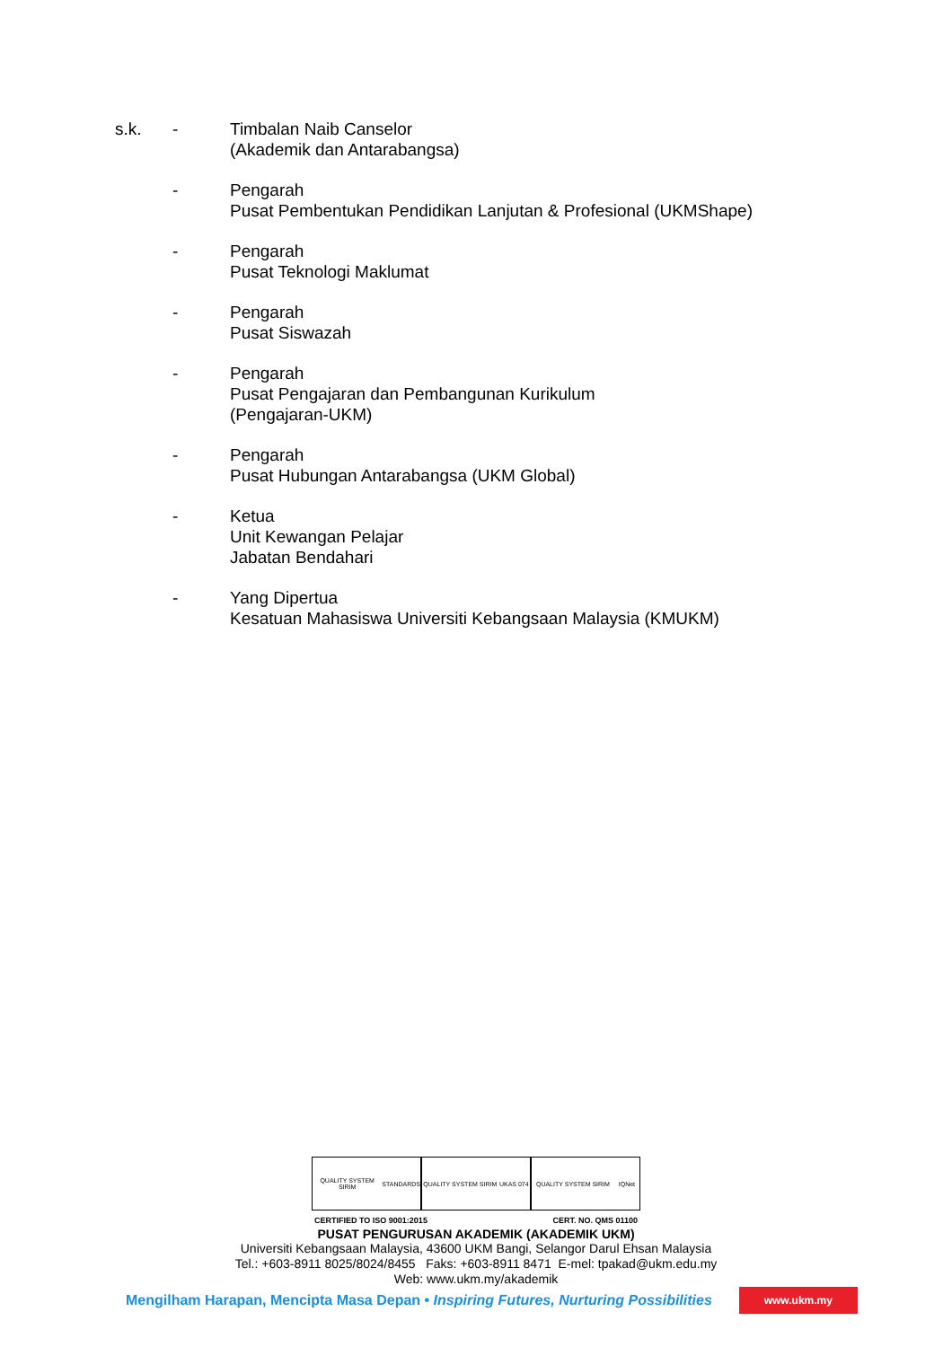s.k. - Timbalan Naib Canselor
(Akademik dan Antarabangsa)
- Pengarah
Pusat Pembentukan Pendidikan Lanjutan & Profesional (UKMShape)
- Pengarah
Pusat Teknologi Maklumat
- Pengarah
Pusat Siswazah
- Pengarah
Pusat Pengajaran dan Pembangunan Kurikulum
(Pengajaran-UKM)
- Pengarah
Pusat Hubungan Antarabangsa (UKM Global)
- Ketua
Unit Kewangan Pelajar
Jabatan Bendahari
- Yang Dipertua
Kesatuan Mahasiswa Universiti Kebangsaan Malaysia (KMUKM)
QUALITY SYSTEM SIRIM STANDARDS
QUALITY SYSTEM SIRIM UKAS 074
QUALITY SYSTEM SIRIM IQNet
CERTIFIED TO ISO 9001:2015 CERT. NO. QMS 01100
PUSAT PENGURUSAN AKADEMIK (AKADEMIK UKM)
Universiti Kebangsaan Malaysia, 43600 UKM Bangi, Selangor Darul Ehsan Malaysia
Tel.: +603-8911 8025/8024/8455 Faks: +603-8911 8471 E-mel: tpakad@ukm.edu.my
Web: www.ukm.my/akademik
Mengilham Harapan, Mencipta Masa Depan • Inspiring Futures, Nurturing Possibilities www.ukm.my